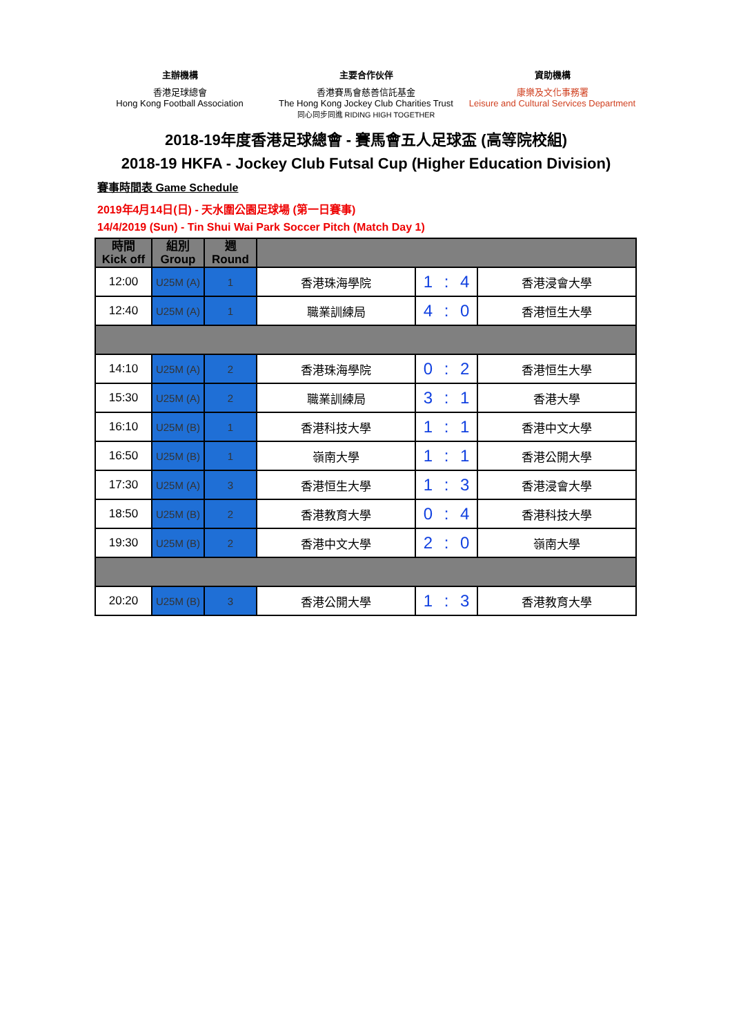主辦機構
香港足球總會
Hong Kong Football Association
主要合作伙伴
香港賽馬會慈善信託基金
The Hong Kong Jockey Club Charities Trust
同心同步同進 RIDING HIGH TOGETHER
資助機構
康樂及文化事務署
Leisure and Cultural Services Department
2018-19年度香港足球總會 - 賽馬會五人足球盃 (高等院校組)
2018-19 HKFA - Jockey Club Futsal Cup (Higher Education Division)
賽事時間表 Game Schedule
2019年4月14日(日) - 天水圍公園足球場 (第一日賽事)
14/4/2019 (Sun) - Tin Shui Wai Park Soccer Pitch (Match Day 1)
| 時間 Kick off | 組別 Group | 週 Round | | | | | |
| --- | --- | --- | --- | --- | --- | --- | --- |
| 12:00 | U25M (A) | 1 | 香港珠海學院 | 1 | : | 4 | 香港浸會大學 |
| 12:40 | U25M (A) | 1 | 職業訓練局 | 4 | : | 0 | 香港恒生大學 |
| 14:10 | U25M (A) | 2 | 香港珠海學院 | 0 | : | 2 | 香港恒生大學 |
| 15:30 | U25M (A) | 2 | 職業訓練局 | 3 | : | 1 | 香港大學 |
| 16:10 | U25M (B) | 1 | 香港科技大學 | 1 | : | 1 | 香港中文大學 |
| 16:50 | U25M (B) | 1 | 嶺南大學 | 1 | : | 1 | 香港公開大學 |
| 17:30 | U25M (A) | 3 | 香港恒生大學 | 1 | : | 3 | 香港浸會大學 |
| 18:50 | U25M (B) | 2 | 香港教育大學 | 0 | : | 4 | 香港科技大學 |
| 19:30 | U25M (B) | 2 | 香港中文大學 | 2 | : | 0 | 嶺南大學 |
| 20:20 | U25M (B) | 3 | 香港公開大學 | 1 | : | 3 | 香港教育大學 |